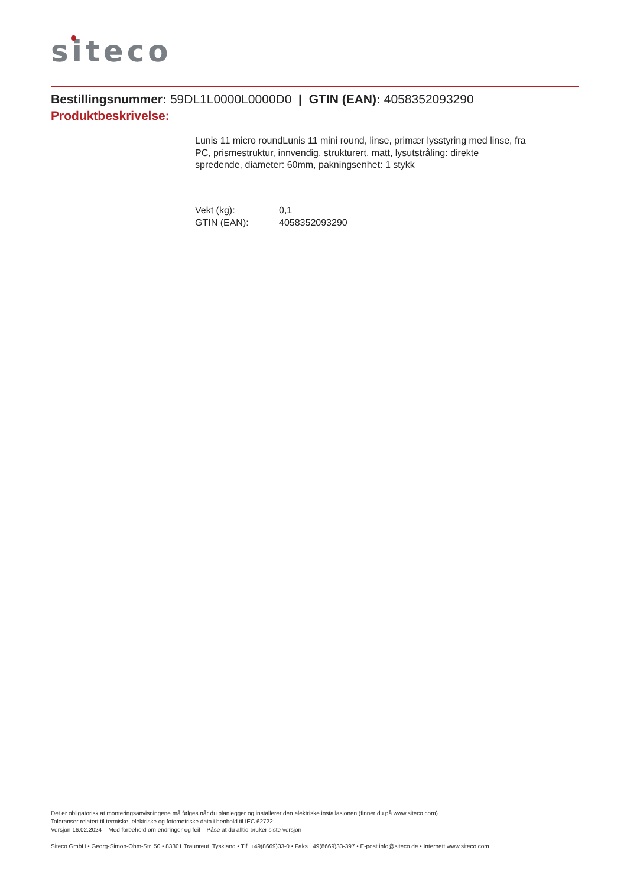siteco
Bestillingsnummer: 59DL1L0000L0000D0 | GTIN (EAN): 4058352093290
Produktbeskrivelse:
Lunis 11 micro roundLunis 11 mini round, linse, primær lysstyring med linse, fra PC, prismestruktur, innvendig, strukturert, matt, lysutstråling: direkte spredende, diameter: 60mm, pakningsenhet: 1 stykk
| Vekt (kg): | 0,1 |
| GTIN (EAN): | 4058352093290 |
Det er obligatorisk at monteringsanvisningene må følges når du planlegger og installerer den elektriske installasjonen (finner du på www.siteco.com)
Toleranser relatert til termiske, elektriske og fotometriske data i henhold til IEC 62722
Versjon 16.02.2024 – Med forbehold om endringer og feil – Påse at du alltid bruker siste versjon –
Siteco GmbH • Georg-Simon-Ohm-Str. 50 • 83301 Traunreut, Tyskland • Tlf. +49(8669)33-0 • Faks +49(8669)33-397 • E-post info@siteco.de • Internett www.siteco.com